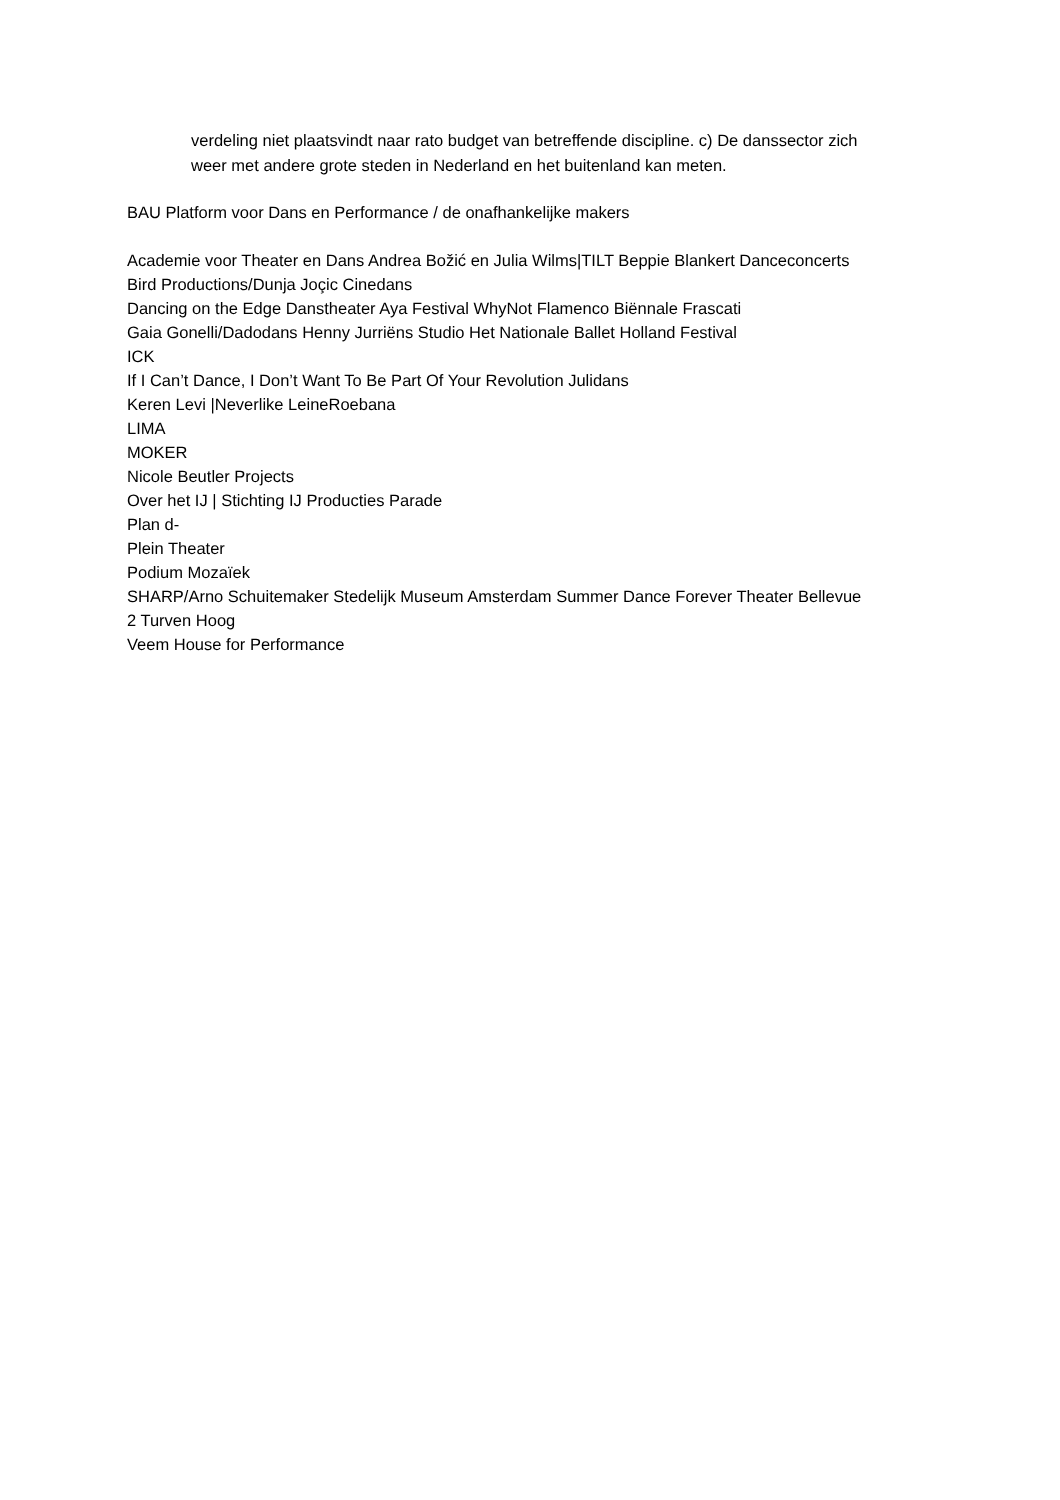verdeling niet plaatsvindt naar rato budget van betreffende discipline. c) De danssector zich
weer met andere grote steden in Nederland en het buitenland kan meten.
BAU Platform voor Dans en Performance / de onafhankelijke makers
Academie voor Theater en Dans Andrea Božić en Julia Wilms|TILT Beppie Blankert Danceconcerts
Bird Productions/Dunja Joçic Cinedans
Dancing on the Edge Danstheater Aya Festival WhyNot Flamenco Biënnale Frascati
Gaia Gonelli/Dadodans Henny Jurriëns Studio Het Nationale Ballet Holland Festival
ICK
If I Can’t Dance, I Don’t Want To Be Part Of Your Revolution Julidans
Keren Levi |Neverlike LeineRoebana
LIMA
MOKER
Nicole Beutler Projects
Over het IJ | Stichting IJ Producties Parade
Plan d-
Plein Theater
Podium Mozaïek
SHARP/Arno Schuitemaker Stedelijk Museum Amsterdam Summer Dance Forever Theater Bellevue
2 Turven Hoog
Veem House for Performance